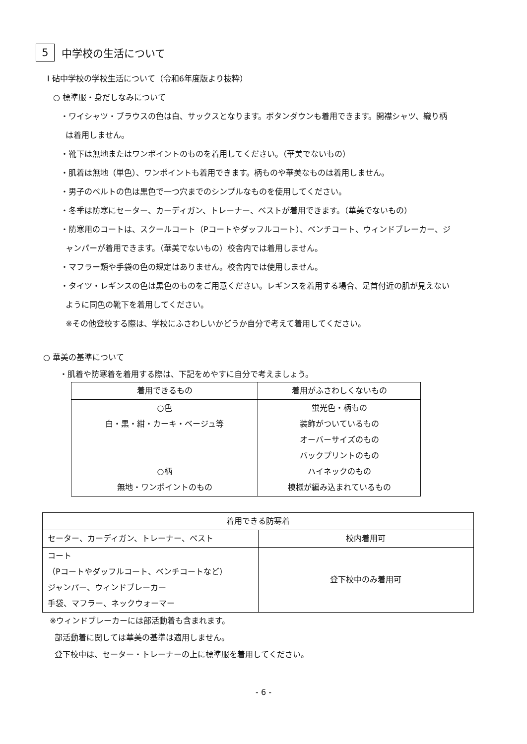5 中学校の生活について
Ⅰ 砧中学校の学校生活について（令和6年度版より抜粋）
○ 標準服・身だしなみについて
・ワイシャツ・ブラウスの色は白、サックスとなります。ボタンダウンも着用できます。開襟シャツ、織り柄
は着用しません。
・靴下は無地またはワンポイントのものを着用してください。（華美でないもの）
・肌着は無地（単色）、ワンポイントも着用できます。柄ものや華美なものは着用しません。
・男子のベルトの色は黒色で一つ穴までのシンプルなものを使用してください。
・冬季は防寒にセーター、カーディガン、トレーナー、ベストが着用できます。（華美でないもの）
・防寒用のコートは、スクールコート（Pコートやダッフルコート）、ベンチコート、ウィンドブレーカー、ジ
ャンパーが着用できます。（華美でないもの）校舎内では着用しません。
・マフラー類や手袋の色の規定はありません。校舎内では使用しません。
・タイツ・レギンスの色は黒色のものをご用意ください。レギンスを着用する場合、足首付近の肌が見えない
ように同色の靴下を着用してください。
※その他登校する際は、学校にふさわしいかどうか自分で考えて着用してください。
○ 華美の基準について
・肌着や防寒着を着用する際は、下記をめやすに自分で考えましょう。
| 着用できるもの | 着用がふさわしくないもの |
| --- | --- |
| ○色 白・黒・紺・カーキ・ベージュ等 ○柄 無地・ワンポイントのもの | 蛍光色・柄もの 装飾がついているもの オーバーサイズのもの バックプリントのもの ハイネックのもの 模様が編み込まれているもの |
| 着用できる防寒着 | |
| --- | --- |
| セーター、カーディガン、トレーナー、ベスト | 校内着用可 |
| コート （Pコートやダッフルコート、ベンチコートなど） ジャンパー、ウィンドブレーカー 手袋、マフラー、ネックウォーマー | 登下校中のみ着用可 |
※ウィンドブレーカーには部活動着も含まれます。
部活動着に関しては華美の基準は適用しません。
登下校中は、セーター・トレーナーの上に標準服を着用してください。
- 6 -